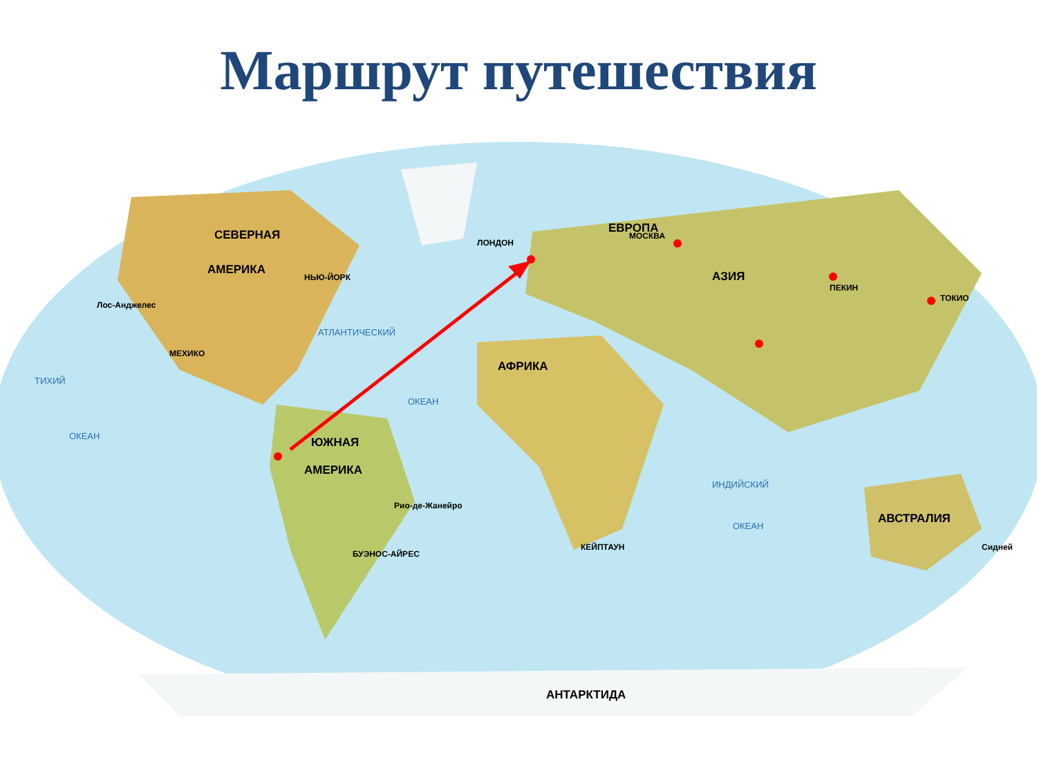Маршрут путешествия
СЕВЕРНАЯ
АМЕРИКА
ЮЖНАЯ
АМЕРИКА
АФРИКА
ЕВРОПА
АЗИЯ
АВСТРАЛИЯ
АНТАРКТИДА
АТЛАНТИЧЕСКИЙ
ОКЕАН
ТИХИЙ
ОКЕАН
ИНДИЙСКИЙ
ОКЕАН
ЛОНДОН
МОСКВА
НЬЮ-ЙОРК
Лос-Анджелес
МЕХИКО
ПЕКИН
ТОКИО
Рио-де-Жанейро
БУЭНОС-АЙРЕС
КЕЙПТАУН
Сидней